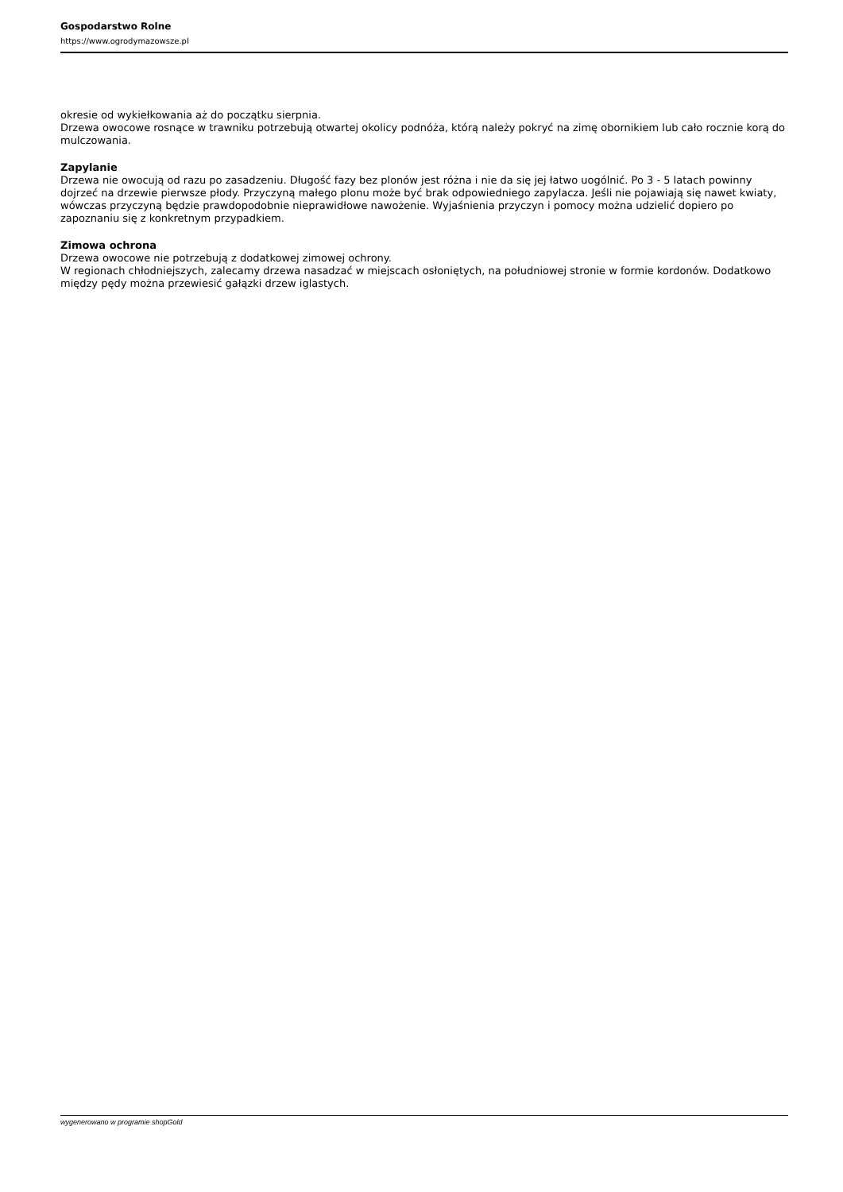Gospodarstwo Rolne
https://www.ogrodymazowsze.pl
okresie od wykiełkowania aż do początku sierpnia.
Drzewa owocowe rosnące w trawniku potrzebują otwartej okolicy podnóża, którą należy pokryć na zimę obornikiem lub cało rocznie korą do mulczowania.
Zapylanie
Drzewa nie owocują od razu po zasadzeniu. Długość fazy bez plonów jest różna i nie da się jej łatwo uogólnić. Po 3 - 5 latach powinny dojrzeć na drzewie pierwsze płody. Przyczyną małego plonu może być brak odpowiedniego zapylacza. Jeśli nie pojawiają się nawet kwiaty, wówczas przyczyną będzie prawdopodobnie nieprawidłowe nawożenie. Wyjaśnienia przyczyn i pomocy można udzielić dopiero po zapoznaniu się z konkretnym przypadkiem.
Zimowa ochrona
Drzewa owocowe nie potrzebują z dodatkowej zimowej ochrony.
W regionach chłodniejszych, zalecamy drzewa nasadzać w miejscach osłoniętych, na południowej stronie w formie kordonów. Dodatkowo między pędy można przewiesić gałązki drzew iglastych.
wygenerowano w programie shopGold